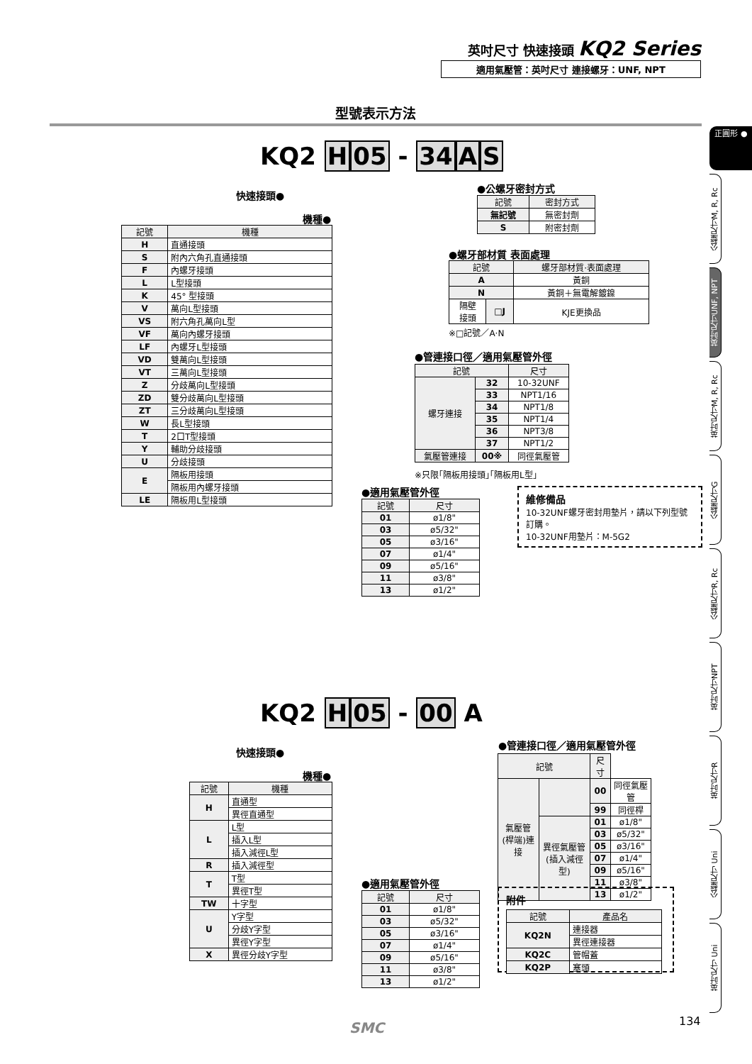英吋尺寸 快速接頭 KQ2 Series
適用氣壓管：英吋尺寸 連接螺牙：UNF, NPT
型號表示方法
正圓形 ●
公釐尺寸M, R, Rc
英吋尺寸UNF, NPT
英吋尺寸M, R, Rc
公釐尺寸G
公釐尺寸R, Rc
英吋尺寸NPT
英吋尺寸R
公釐尺寸 Uni
英吋尺寸 Uni
KQ2 H 05 - 34 AS
快速接頭●
機種●
●公螺牙密封方式
| 記號 | 密封方式 |
| --- | --- |
| 無記號 | 無密封劑 |
| S | 附密封劑 |
| 記號 | 機種 |
| --- | --- |
| H | 直通接頭 |
| S | 附內六角孔直通接頭 |
| F | 內螺牙接頭 |
| L | L型接頭 |
| K | 45° 型接頭 |
| V | 萬向L型接頭 |
| VS | 附六角孔萬向L型 |
| VF | 萬向內螺牙接頭 |
| LF | 內螺牙L型接頭 |
| VD | 雙萬向L型接頭 |
| VT | 三萬向L型接頭 |
| Z | 分歧萬向L型接頭 |
| ZD | 雙分歧萬向L型接頭 |
| ZT | 三分歧萬向L型接頭 |
| W | 長L型接頭 |
| T | 2口T型接頭 |
| Y | 輔助分歧接頭 |
| U | 分歧接頭 |
| E | 隔板用接頭 |
| | 隔板用內螺牙接頭 |
| LE | 隔板用L型接頭 |
●螺牙部材質 表面處理
| 記號 | | 螺牙部材質‧表面處理 |
| --- | --- | --- |
| A | | 黃銅 |
| N | | 黃銅＋無電解鍍鎳 |
| 隔壁 接頭 | □J | KJE更換品 |
※□記號／A‧N
●管連接口徑／適用氣壓管外徑
| 記號 | | 尺寸 |
| --- | --- | --- |
| 螺牙連接 | 32 | 10-32UNF |
| | 33 | NPT1/16 |
| | 34 | NPT1/8 |
| | 35 | NPT1/4 |
| | 36 | NPT3/8 |
| | 37 | NPT1/2 |
| 氣壓管連接 | 00※ | 同徑氣壓管 |
※只限｢隔板用接頭｣｢隔板用L型｣
●適用氣壓管外徑
| 記號 | 尺寸 |
| --- | --- |
| 01 | ø1/8" |
| 03 | ø5/32" |
| 05 | ø3/16" |
| 07 | ø1/4" |
| 09 | ø5/16" |
| 11 | ø3/8" |
| 13 | ø1/2" |
維修備品
10-32UNF螺牙密封用墊片，請以下列型號訂購。
10-32UNF用墊片：M-5G2
KQ2 H 05 - 00 A
快速接頭●
機種●
●管連接口徑／適用氣壓管外徑
| 記號 | 機種 |
| --- | --- |
| H | 直通型 |
| | 異徑直通型 |
| L | L型 |
| | 插入L型 |
| | 插入減徑L型 |
| R | 插入減徑型 |
| T | T型 |
| | 異徑T型 |
| TW | 十字型 |
| U | Y字型 |
| | 分歧Y字型 |
| | 異徑Y字型 |
| X | 異徑分歧Y字型 |
| 記號 | | 尺寸 | |
| --- | --- | --- | --- |
| 氣壓管(桿端)連接 | | 00 | 同徑氣壓管 |
| | | 99 | 同徑桿 |
| | 異徑氣壓管(插入減徑型) | 01 | ø1/8" |
| | | 03 | ø5/32" |
| | | 05 | ø3/16" |
| | | 07 | ø1/4" |
| | | 09 | ø5/16" |
| | | 11 | ø3/8" |
| | | 13 | ø1/2" |
●適用氣壓管外徑
| 記號 | 尺寸 |
| --- | --- |
| 01 | ø1/8" |
| 03 | ø5/32" |
| 05 | ø3/16" |
| 07 | ø1/4" |
| 09 | ø5/16" |
| 11 | ø3/8" |
| 13 | ø1/2" |
附件
| 記號 | 產品名 |
| --- | --- |
| KQ2N | 連接器 |
| | 異徑連接器 |
| KQ2C | 管帽蓋 |
| KQ2P | 塞頭 |
SMC 134